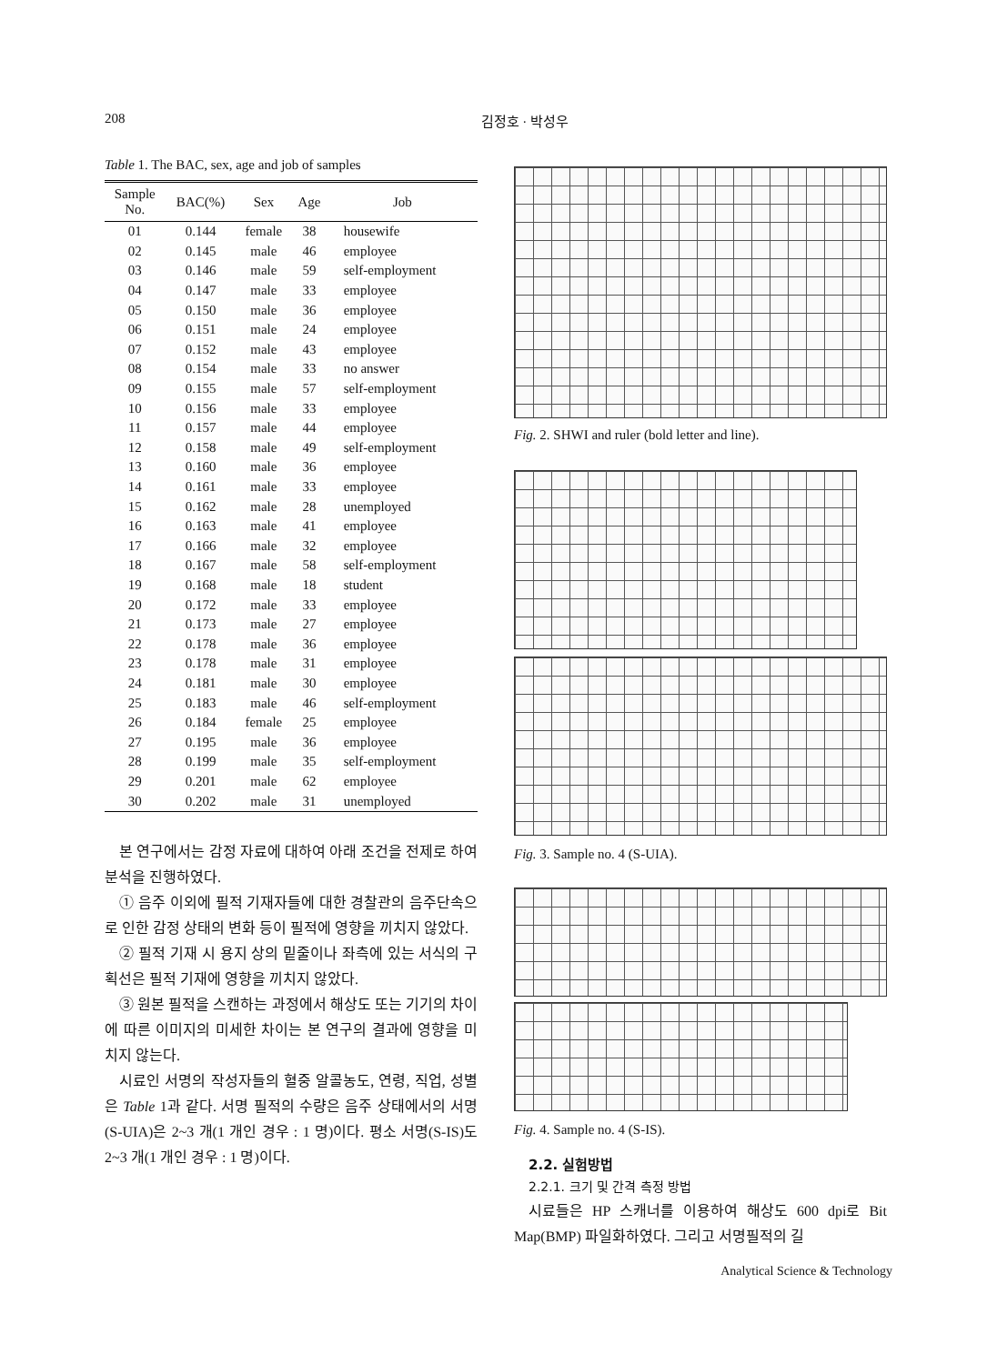208 김정호 · 박성우
Table 1. The BAC, sex, age and job of samples
| Sample No. | BAC(%) | Sex | Age | Job |
| --- | --- | --- | --- | --- |
| 01 | 0.144 | female | 38 | housewife |
| 02 | 0.145 | male | 46 | employee |
| 03 | 0.146 | male | 59 | self-employment |
| 04 | 0.147 | male | 33 | employee |
| 05 | 0.150 | male | 36 | employee |
| 06 | 0.151 | male | 24 | employee |
| 07 | 0.152 | male | 43 | employee |
| 08 | 0.154 | male | 33 | no answer |
| 09 | 0.155 | male | 57 | self-employment |
| 10 | 0.156 | male | 33 | employee |
| 11 | 0.157 | male | 44 | employee |
| 12 | 0.158 | male | 49 | self-employment |
| 13 | 0.160 | male | 36 | employee |
| 14 | 0.161 | male | 33 | employee |
| 15 | 0.162 | male | 28 | unemployed |
| 16 | 0.163 | male | 41 | employee |
| 17 | 0.166 | male | 32 | employee |
| 18 | 0.167 | male | 58 | self-employment |
| 19 | 0.168 | male | 18 | student |
| 20 | 0.172 | male | 33 | employee |
| 21 | 0.173 | male | 27 | employee |
| 22 | 0.178 | male | 36 | employee |
| 23 | 0.178 | male | 31 | employee |
| 24 | 0.181 | male | 30 | employee |
| 25 | 0.183 | male | 46 | self-employment |
| 26 | 0.184 | female | 25 | employee |
| 27 | 0.195 | male | 36 | employee |
| 28 | 0.199 | male | 35 | self-employment |
| 29 | 0.201 | male | 62 | employee |
| 30 | 0.202 | male | 31 | unemployed |
본 연구에서는 감정 자료에 대하여 아래 조건을 전제로 하여 분석을 진행하였다.
① 음주 이외에 필적 기재자들에 대한 경찰관의 음주단속으로 인한 감정 상태의 변화 등이 필적에 영향을 끼치지 않았다.
② 필적 기재 시 용지 상의 밑줄이나 좌측에 있는 서식의 구획선은 필적 기재에 영향을 끼치지 않았다.
③ 원본 필적을 스캔하는 과정에서 해상도 또는 기기의 차이에 따른 이미지의 미세한 차이는 본 연구의 결과에 영향을 미치지 않는다.
시료인 서명의 작성자들의 혈중 알콜농도, 연령, 직업, 성별은 Table 1과 같다. 서명 필적의 수량은 음주 상태에서의 서명(S-UIA)은 2~3 개(1 개인 경우 : 1 명)이다. 평소 서명(S-IS)도 2~3 개(1 개인 경우 : 1 명)이다.
Fig. 2. SHWI and ruler (bold letter and line).
Fig. 3. Sample no. 4 (S-UIA).
Fig. 4. Sample no. 4 (S-IS).
2.2. 실험방법
2.2.1. 크기 및 간격 측정 방법
시료들은 HP 스캐너를 이용하여 해상도 600 dpi로 Bit Map(BMP) 파일화하였다. 그리고 서명필적의 길
Analytical Science & Technology